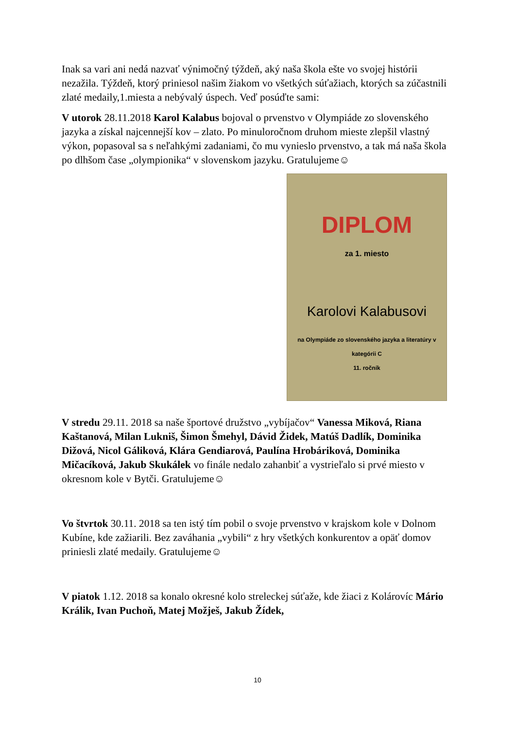Inak sa vari ani nedá nazvať výnimočný týždeň, aký naša škola ešte vo svojej histórii nezažila. Týždeň, ktorý priniesol našim žiakom vo všetkých súťažiach, ktorých sa zúčastnili zlaté medaily,1.miesta a nebývalý úspech. Veď posúďte sami:
V utorok 28.11.2018 Karol Kalabus bojoval o prvenstvo v Olympiáde zo slovenského jazyka a získal najcennejší kov – zlato. Po minuloročnom druhom mieste zlepšil vlastný výkon, popasoval sa s neľahkými zadaniami, čo mu vynieslo prvenstvo, a tak má naša škola po dlhšom čase „olympionika“ v slovenskom jazyku. Gratulujeme☺
DIPLOM
za 1. miesto
Karolovi Kalabusovi
na Olympiáde zo slovenského jazyka a literatúry v kategórii C
11. ročník
V stredu 29.11. 2018 sa naše športové družstvo „vybíjačov“ Vanessa Miková, Riana Kaštanová, Milan Lukniš, Šimon Šmehyl, Dávid Židek, Matúš Dadlík, Dominika Dižová, Nicol Gáliková, Klára Gendiarová, Paulína Hrobáriková, Dominika Mičacíková, Jakub Skukálek vo finále nedalo zahanbiť a vystrieľalo si prvé miesto v okresnom kole v Bytči. Gratulujeme☺
Vo štvrtok 30.11. 2018 sa ten istý tím pobil o svoje prvenstvo v krajskom kole v Dolnom Kubíne, kde zažiarili. Bez zaváhania „vybili“ z hry všetkých konkurentov a opäť domov priniesli zlaté medaily. Gratulujeme☺
V piatok 1.12. 2018 sa konalo okresné kolo streleckej súťaže, kde žiaci z Kolárovíc Mário Králik, Ivan Puchoň, Matej Možješ, Jakub Žídek,
10